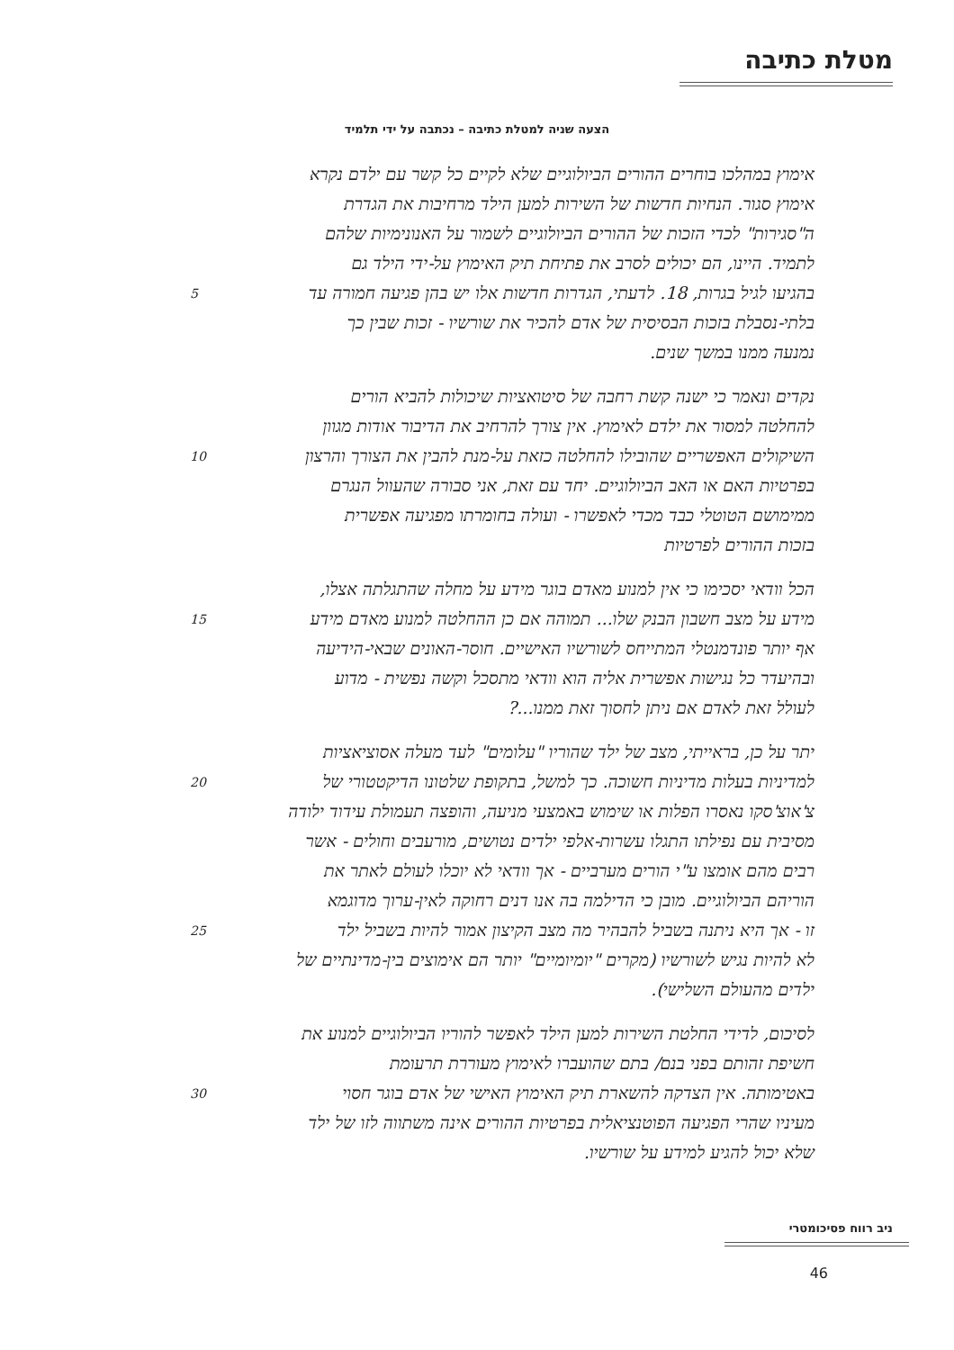מטלת כתיבה
הצעה שניה למטלת כתיבה – נכתבה על ידי תלמיד
אימוץ במהלכו בוחרים ההורים הביולוגיים שלא לקיים כל קשר עם ילדם נקרא
אימוץ סגור. הנחיות חדשות של השירות למען הילד מרחיבות את הגדרת
ה"סגירות" לכדי הזכות של ההורים הביולוגיים לשמור על האנונימיות שלהם
לתמיד. היינו, הם יכולים לסרב את פתיחת תיק האימוץ על-ידי הילד גם
5 בהגיעו לגיל בגרות, 18. לדעתי, הגדרות חדשות אלו יש בהן פגיעה חמורה עד
בלתי-נסבלת בזכות הבסיסית של אדם להכיר את שורשיו - זכות שבין כך
נמנעה ממנו במשך שנים.
נקדים ונאמר כי ישנה קשת רחבה של סיטואציות שיכולות להביא הורים
להחלטה למסור את ילדם לאימוץ. אין צורך להרחיב את הדיבור אודות מגוון
10 השיקולים האפשריים שהובילו להחלטה כזאת על-מנת להבין את הצורך והרצון
בפרטיות האם או האב הביולוגיים. יחד עם זאת, אני סבורה שהעוול הנגרם
ממימושם הטוטלי כבד מכדי לאפשרו - ועולה בחומרתו מפגיעה אפשרית
בזכות ההורים לפרטיות
הכל וודאי יסכימו כי אין למנוע מאדם בוגר מידע על מחלה שהתגלתה אצלו,
15 מידע על מצב חשבון הבנק שלו... תמוהה אם כן ההחלטה למנוע מאדם מידע
אף יותר פונדמנטלי המתייחס לשורשיו האישיים. חוסר-האונים שבאי-הידיעה
ובהיעדר כל נגישות אפשרית אליה הוא וודאי מתסכל וקשה נפשית - מדוע
לעולל זאת לאדם אם ניתן לחסוך זאת ממנו...?
יתר על כן, בראייתי, מצב של ילד שהוריו "עלומים" לעד מעלה אסוציאציות
20 למדיניות בעלות מדיניות חשוכה. כך למשל, בתקופת שלטונו הדיקטטורי של
צ'אוצ'סקו נאסרו הפלות או שימוש באמצעי מניעה, והופצה תעמולת עידוד ילודה
מסיבית עם נפילתו התגלו עשרות-אלפי ילדים נטושים, מורעבים וחולים - אשר
רבים מהם אומצו ע"י הורים מערביים - אך וודאי לא יוכלו לעולם לאתר את
הוריהם הביולוגיים. מובן כי הדילמה בה אנו דנים רחוקה לאין-ערוך מדוגמא
25 זו - אך היא ניתנה בשביל להבהיר מה מצב הקיצון אמור להיות בשביל ילד
לא להיות נגיש לשורשיו (מקרים "יומיומיים" יותר הם אימוצים בין-מדינתיים של
ילדים מהעולם השלישי).
לסיכום, לדידי החלטת השירות למען הילד לאפשר להוריו הביולוגיים למנוע את
חשיפת זהותם בפני בנם/ בתם שהועברו לאימוץ מעוררת תרעומת
30 באטימותה. אין הצדקה להשארת תיק האימוץ האישי של אדם בוגר חסוי
מעיניו שהרי הפגיעה הפוטנציאלית בפרטיות ההורים אינה משתווה לזו של ילד
שלא יכול להגיע למידע על שורשיו.
ניב רווח פסיכומטרי
46